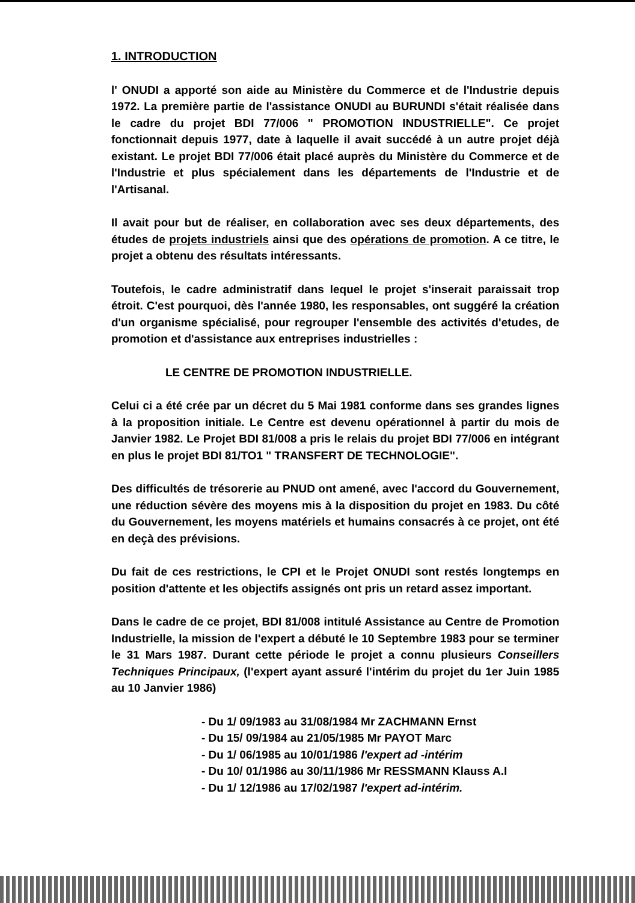1. INTRODUCTION
l' ONUDI a apporté son aide au Ministère du Commerce et de l'Industrie depuis 1972. La première partie de l'assistance ONUDI au BURUNDI s'était réalisée dans le cadre du projet BDI 77/006 " PROMOTION INDUSTRIELLE". Ce projet fonctionnait depuis 1977, date à laquelle il avait succédé à un autre projet déjà existant. Le projet BDI 77/006 était placé auprès du Ministère du Commerce et de l'Industrie et plus spécialement dans les départements de l'Industrie et de l'Artisanal.
Il avait pour but de réaliser, en collaboration avec ses deux départements, des études de projets industriels ainsi que des opérations de promotion. A ce titre, le projet a obtenu des résultats intéressants.
Toutefois, le cadre administratif dans lequel le projet s'inserait paraissait trop étroit. C'est pourquoi, dès l'année 1980, les responsables, ont suggéré la création d'un organisme spécialisé, pour regrouper l'ensemble des activités d'etudes, de promotion et d'assistance aux entreprises industrielles :
LE CENTRE DE PROMOTION INDUSTRIELLE.
Celui ci a été crée par un décret du 5 Mai 1981 conforme dans ses grandes lignes à la proposition initiale. Le Centre est devenu opérationnel à partir du mois de Janvier 1982. Le Projet BDI 81/008 a pris le relais du projet BDI 77/006 en intégrant en plus le projet BDI 81/TO1 " TRANSFERT DE TECHNOLOGIE".
Des difficultés de trésorerie au PNUD ont amené, avec l'accord du Gouvernement, une réduction sévère des moyens mis à la disposition du projet en 1983. Du côté du Gouvernement, les moyens matériels et humains consacrés à ce projet, ont été en deçà des prévisions.
Du fait de ces restrictions, le CPI et le Projet ONUDI sont restés longtemps en position d'attente et les objectifs assignés ont pris un retard assez important.
Dans le cadre de ce projet, BDI 81/008 intitulé Assistance au Centre de Promotion Industrielle, la mission de l'expert a débuté le 10 Septembre 1983 pour se terminer le 31 Mars 1987. Durant cette période le projet a connu plusieurs Conseillers Techniques Principaux, (l'expert ayant assuré l'intérim du projet du 1er Juin 1985 au 10 Janvier 1986)
- Du 1/ 09/1983 au 31/08/1984 Mr ZACHMANN Ernst
- Du 15/ 09/1984 au 21/05/1985 Mr PAYOT Marc
- Du 1/ 06/1985 au 10/01/1986 l'expert ad -intérim
- Du 10/ 01/1986 au 30/11/1986 Mr RESSMANN Klauss A.I
- Du 1/ 12/1986 au 17/02/1987 l'expert ad-intérim.